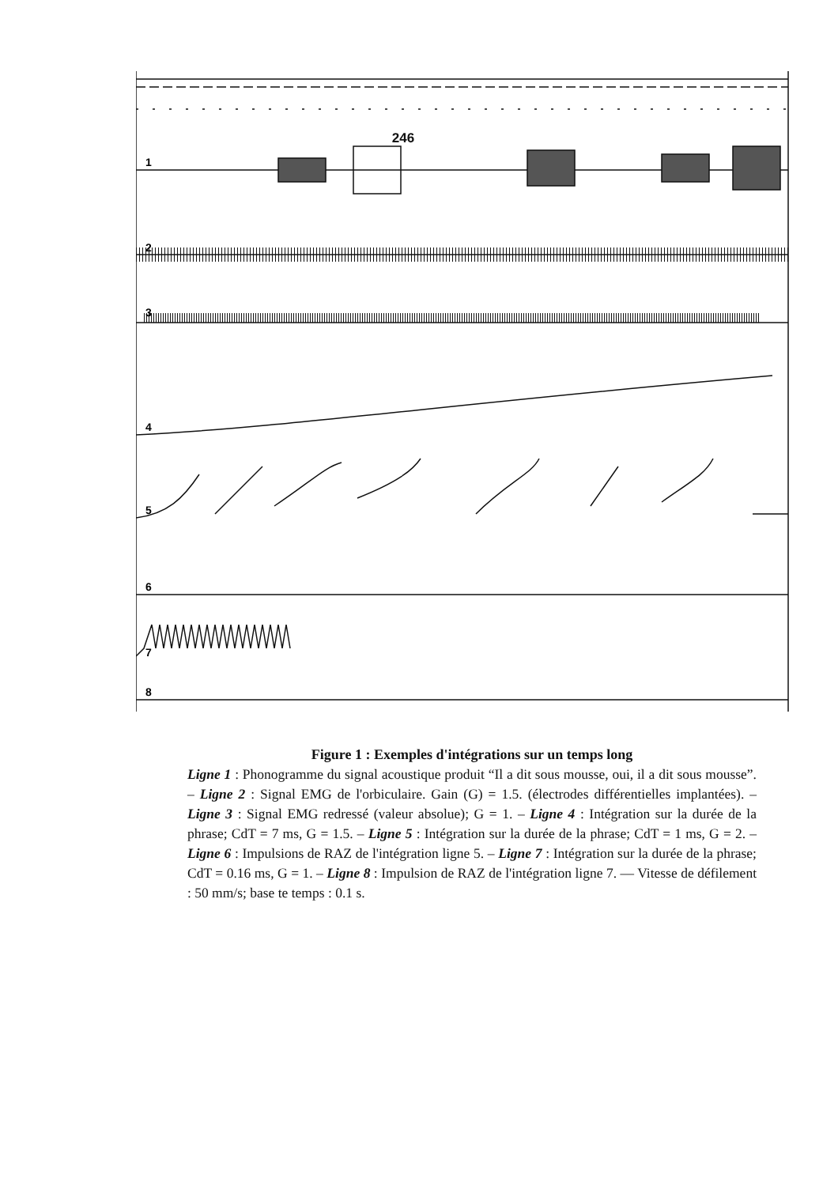246
1
2
3
4
5
6
7
8
Figure 1 : Exemples d'intégrations sur un temps long
Ligne 1 : Phonogramme du signal acoustique produit “Il a dit sous mousse, oui, il a dit sous mousse”. – Ligne 2 : Signal EMG de l'orbiculaire. Gain (G) = 1.5. (électrodes différentielles implantées). – Ligne 3 : Signal EMG redressé (valeur absolue); G = 1. – Ligne 4 : Intégration sur la durée de la phrase; CdT = 7 ms, G = 1.5. – Ligne 5 : Intégration sur la durée de la phrase; CdT = 1 ms, G = 2. – Ligne 6 : Impulsions de RAZ de l'intégration ligne 5. – Ligne 7 : Intégration sur la durée de la phrase; CdT = 0.16 ms, G = 1. – Ligne 8 : Impulsion de RAZ de l'intégration ligne 7. — Vitesse de défilement : 50 mm/s; base te temps : 0.1 s.